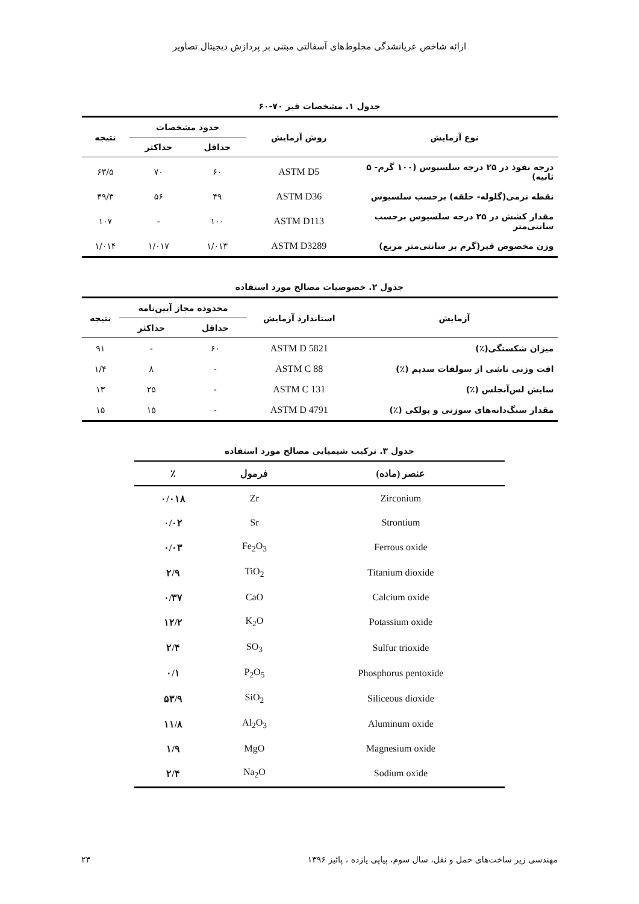ارائه شاخص عریانشدگی مخلوط‌های آسفالتی مبتنی بر پردازش دیجیتال تصاویر
جدول ۱. مشخصات قیر ۷۰-۶۰
| نوع آزمایش | روش آزمایش | حدود مشخصات | | نتیجه |
| --- | --- | --- | --- | --- |
| | | حداقل | حداکثر | |
| درجه نفوذ در ۲۵ درجه سلسیوس (۱۰۰ گرم- ۵ ثانیه) | ASTM D5 | ۶۰ | ۷۰ | ۶۳/۵ |
| نقطه نرمی(گلوله- حلقه) برحسب سلسیوس | ASTM D36 | ۴۹ | ۵۶ | ۴۹/۳ |
| مقدار کشش در ۲۵ درجه سلسیوس برحسب سانتی‌متر | ASTM D113 | ۱۰۰ | - | ۱۰۷ |
| وزن مخصوص قیر(گرم بر سانتی‌متر مربع) | ASTM D3289 | ۱/۰۱۳ | ۱/۰۱۷ | ۱/۰۱۴ |
جدول ۲. خصوصیات مصالح مورد استفاده
| آزمایش | استاندارد آزمایش | محدوده مجاز آیین‌نامه | | نتیجه |
| --- | --- | --- | --- | --- |
| | | حداقل | حداکثر | |
| میزان شکستگی(٪) | ASTM D 5821 | ۶۰ | - | ۹۱ |
| افت وزنی ناشی از سولفات سدیم (٪) | ASTM C 88 | - | ۸ | ۱/۴ |
| سایش لس‌آنجلس (٪) | ASTM C 131 | - | ۲۵ | ۱۳ |
| مقدار سنگ‌دانه‌های سوزنی و پولکی (٪) | ASTM D 4791 | - | ۱۵ | ۱۵ |
جدول ۳. ترکیب شیمیایی مصالح مورد استفاده
| عنصر (ماده) | فرمول | ٪ |
| --- | --- | --- |
| Zirconium | Zr | ۰/۰۱۸ |
| Strontium | Sr | ۰/۰۲ |
| Ferrous oxide | Fe<sub>2</sub>O<sub>3</sub> | ۰/۰۳ |
| Titanium dioxide | TiO<sub>2</sub> | ۲/۹ |
| Calcium oxide | CaO | ۰/۳۷ |
| Potassium oxide | K<sub>2</sub>O | ۱۲/۲ |
| Sulfur trioxide | SO<sub>3</sub> | ۲/۴ |
| Phosphorus pentoxide | P<sub>2</sub>O<sub>5</sub> | ۰/۱ |
| Siliceous dioxide | SiO<sub>2</sub> | ۵۳/۹ |
| Aluminum oxide | Al<sub>2</sub>O<sub>3</sub> | ۱۱/۸ |
| Magnesium oxide | MgO | ۱/۹ |
| Sodium oxide | Na<sub>2</sub>O | ۲/۴ |
مهندسی زیر ساخت‌های حمل و نقل، سال سوم، پیاپی یازده ، پائیز ۱۳۹۶ ۲۳